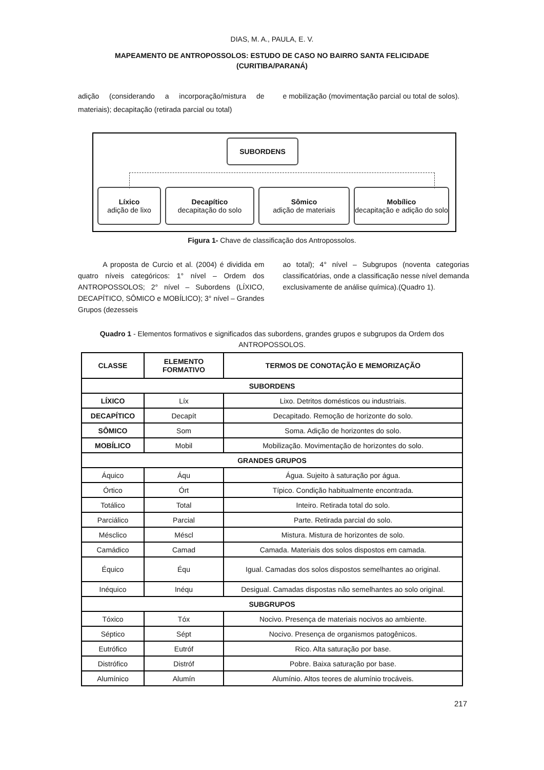DIAS, M. A., PAULA, E. V.
MAPEAMENTO DE ANTROPOSSOLOS: ESTUDO DE CASO NO BAIRRO SANTA FELICIDADE (CURITIBA/PARANÁ)
adição (considerando a incorporação/mistura de materiais); decapitação (retirada parcial ou total)
e mobilização (movimentação parcial ou total de solos).
SUBORDENS
Líxico
adição de lixo
Decapítico
decapitação do solo
Sômico
adição de materiais
Mobílico
decapitação e adição do solo
Figura 1- Chave de classificação dos Antropossolos.
A proposta de Curcio et al. (2004) é dividida em quatro níveis categóricos: 1° nível – Ordem dos ANTROPOSSOLOS; 2° nível – Subordens (LÍXICO, DECAPÍTICO, SÔMICO e MOBÍLICO); 3° nível – Grandes Grupos (dezesseis
ao total); 4° nível – Subgrupos (noventa categorias classificatórias, onde a classificação nesse nível demanda exclusivamente de análise química).(Quadro 1).
Quadro 1 - Elementos formativos e significados das subordens, grandes grupos e subgrupos da Ordem dos ANTROPOSSOLOS.
| CLASSE | ELEMENTO FORMATIVO | TERMOS DE CONOTAÇÃO E MEMORIZAÇÃO |
| --- | --- | --- |
| SUBORDENS | | |
| LÍXICO | Líx | Lixo. Detritos domésticos ou industriais. |
| DECAPÍTICO | Decapít | Decapitado. Remoção de horizonte do solo. |
| SÔMICO | Som | Soma. Adição de horizontes do solo. |
| MOBÍLICO | Mobil | Mobilização. Movimentação de horizontes do solo. |
| GRANDES GRUPOS | | |
| Áquico | Áqu | Água. Sujeito à saturação por água. |
| Órtico | Órt | Típico. Condição habitualmente encontrada. |
| Totálico | Total | Inteiro. Retirada total do solo. |
| Parciálico | Parcial | Parte. Retirada parcial do solo. |
| Mésclico | Méscl | Mistura. Mistura de horizontes de solo. |
| Camádico | Camad | Camada. Materiais dos solos dispostos em camada. |
| Équico | Équ | Igual. Camadas dos solos dispostos semelhantes ao original. |
| Inéquico | Inéqu | Desigual. Camadas dispostas não semelhantes ao solo original. |
| SUBGRUPOS | | |
| Tóxico | Tóx | Nocivo. Presença de materiais nocivos ao ambiente. |
| Séptico | Sépt | Nocivo. Presença de organismos patogênicos. |
| Eutrófico | Eutróf | Rico. Alta saturação por base. |
| Distrófico | Distróf | Pobre. Baixa saturação por base. |
| Alumínico | Alumín | Alumínio. Altos teores de alumínio trocáveis. |
217